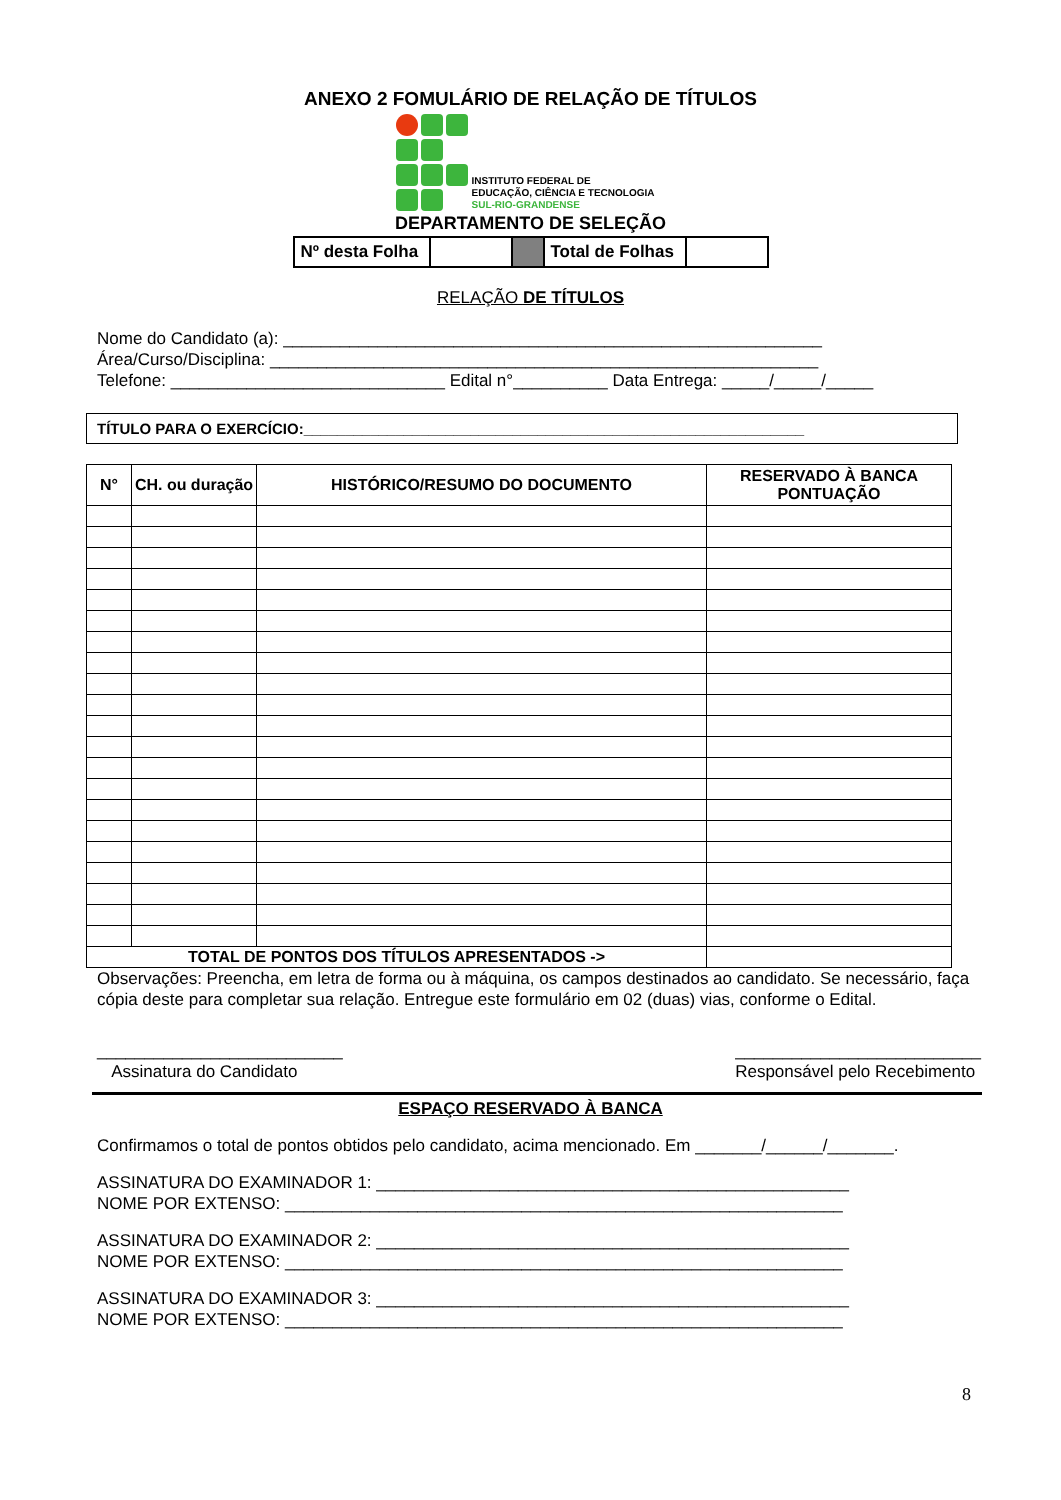ANEXO 2 FOMULÁRIO DE RELAÇÃO DE TÍTULOS
INSTITUTO FEDERAL DE
EDUCAÇÃO, CIÊNCIA E TECNOLOGIA
SUL-RIO-GRANDENSE
DEPARTAMENTO DE SELEÇÃO
| Nº desta Folha | | | Total de Folhas | |
RELAÇÃO DE TÍTULOS
Nome do Candidato (a): _________________________________________________________
Área/Curso/Disciplina: __________________________________________________________
Telefone: _____________________________ Edital n°__________ Data Entrega: _____/_____/_____
TÍTULO PARA O EXERCÍCIO:____________________________________________________________
| N° | CH. ou duração | HISTÓRICO/RESUMO DO DOCUMENTO | RESERVADO À BANCA PONTUAÇÃO |
| --- | --- | --- | --- |
| TOTAL DE PONTOS DOS TÍTULOS APRESENTADOS -> | | | |
Observações: Preencha, em letra de forma ou à máquina, os campos destinados ao candidato. Se necessário, faça cópia deste para completar sua relação. Entregue este formulário em 02 (duas) vias, conforme o Edital.
__________________________
Assinatura do Candidato
__________________________
Responsável pelo Recebimento
ESPAÇO RESERVADO À BANCA
Confirmamos o total de pontos obtidos pelo candidato, acima mencionado. Em _______/______/_______.
ASSINATURA DO EXAMINADOR 1: __________________________________________________
NOME POR EXTENSO: ___________________________________________________________
ASSINATURA DO EXAMINADOR 2: __________________________________________________
NOME POR EXTENSO: ___________________________________________________________
ASSINATURA DO EXAMINADOR 3: __________________________________________________
NOME POR EXTENSO: ___________________________________________________________
8